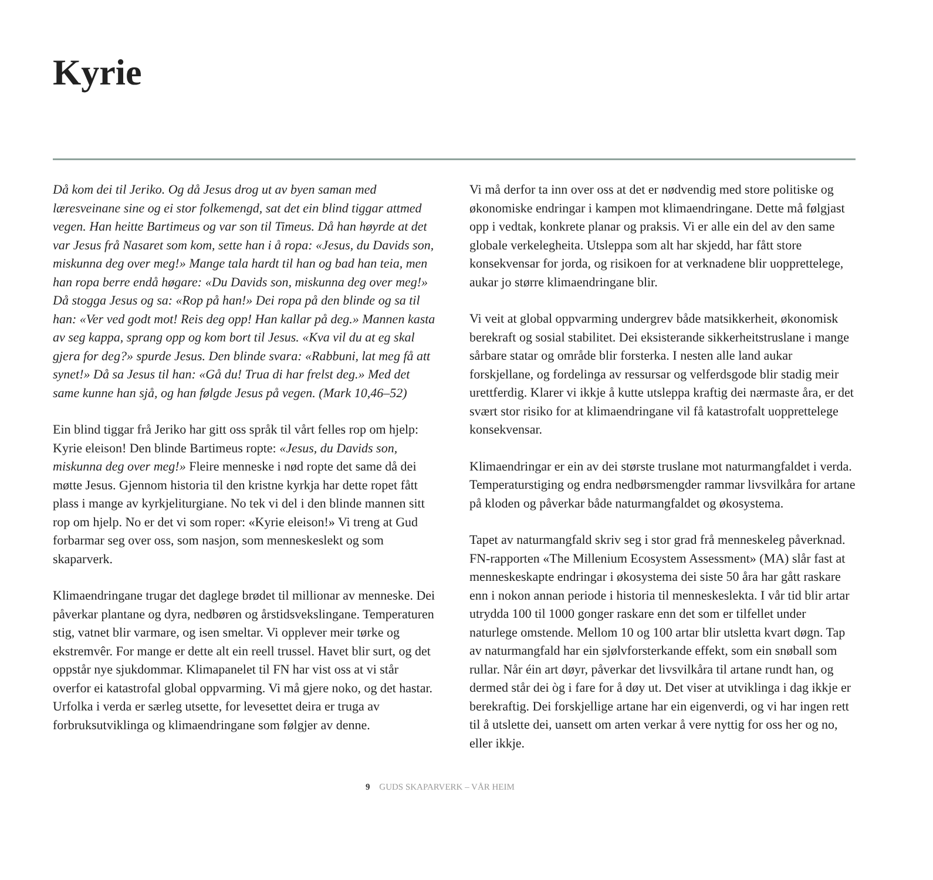Kyrie
Då kom dei til Jeriko. Og då Jesus drog ut av byen saman med læresveinane sine og ei stor folkemengd, sat det ein blind tiggar attmed vegen. Han heitte Bartimeus og var son til Timeus. Då han høyrde at det var Jesus frå Nasaret som kom, sette han i å ropa: «Jesus, du Davids son, miskunna deg over meg!» Mange tala hardt til han og bad han teia, men han ropa berre endå høgare: «Du Davids son, miskunna deg over meg!» Då stogga Jesus og sa: «Rop på han!» Dei ropa på den blinde og sa til han: «Ver ved godt mot! Reis deg opp! Han kallar på deg.» Mannen kasta av seg kappa, sprang opp og kom bort til Jesus. «Kva vil du at eg skal gjera for deg?» spurde Jesus. Den blinde svara: «Rabbuni, lat meg få att synet!» Då sa Jesus til han: «Gå du! Trua di har frelst deg.» Med det same kunne han sjå, og han følgde Jesus på vegen. (Mark 10,46–52)
Ein blind tiggar frå Jeriko har gitt oss språk til vårt felles rop om hjelp: Kyrie eleison! Den blinde Bartimeus ropte: «Jesus, du Davids son, miskunna deg over meg!» Fleire menneske i nød ropte det same då dei møtte Jesus. Gjennom historia til den kristne kyrkja har dette ropet fått plass i mange av kyrkjeliturgiane. No tek vi del i den blinde mannen sitt rop om hjelp. No er det vi som roper: «Kyrie eleison!» Vi treng at Gud forbarmar seg over oss, som nasjon, som menneskeslekt og som skaparverk.
Klimaendringane trugar det daglege brødet til millionar av menneske. Dei påverkar plantane og dyra, nedbøren og årstidsvekslingane. Temperaturen stig, vatnet blir varmare, og isen smeltar. Vi opplever meir tørke og ekstremvêr. For mange er dette alt ein reell trussel. Havet blir surt, og det oppstår nye sjukdommar. Klimapanelet til FN har vist oss at vi står overfor ei katastrofal global oppvarming. Vi må gjere noko, og det hastar. Urfolka i verda er særleg utsette, for levesettet deira er truga av forbruksutviklinga og klimaendringane som følgjer av denne.
Vi må derfor ta inn over oss at det er nødvendig med store politiske og økonomiske endringar i kampen mot klimaendringane. Dette må følgjast opp i vedtak, konkrete planar og praksis. Vi er alle ein del av den same globale verkelegheita. Utsleppa som alt har skjedd, har fått store konsekvensar for jorda, og risikoen for at verknadene blir uopprettelege, aukar jo større klimaendringane blir.
Vi veit at global oppvarming undergrev både matsikkerheit, økonomisk berekraft og sosial stabilitet. Dei eksisterande sikkerheitstruslane i mange sårbare statar og område blir forsterka. I nesten alle land aukar forskjellane, og fordelinga av ressursar og velferdsgode blir stadig meir urettferdig. Klarer vi ikkje å kutte utsleppa kraftig dei nærmaste åra, er det svært stor risiko for at klimaendringane vil få katastrofalt uopprettelege konsekvensar.
Klimaendringar er ein av dei største truslane mot naturmangfaldet i verda. Temperaturstiging og endra nedbørsmengder rammar livsvilkåra for artane på kloden og påverkar både naturmangfaldet og økosystema.
Tapet av naturmangfald skriv seg i stor grad frå menneskeleg påverknad. FN-rapporten «The Millenium Ecosystem Assessment» (MA) slår fast at menneskeskapte endringar i økosystema dei siste 50 åra har gått raskare enn i nokon annan periode i historia til menneskeslekta. I vår tid blir artar utrydda 100 til 1000 gonger raskare enn det som er tilfellet under naturlege omstende. Mellom 10 og 100 artar blir utsletta kvart døgn. Tap av naturmangfald har ein sjølvforsterkande effekt, som ein snøball som rullar. Når éin art døyr, påverkar det livsvilkåra til artane rundt han, og dermed står dei òg i fare for å døy ut. Det viser at utviklinga i dag ikkje er berekraftig. Dei forskjellige artane har ein eigenverdi, og vi har ingen rett til å utslette dei, uansett om arten verkar å vere nyttig for oss her og no, eller ikkje.
9 GUDS SKAPARVERK – VÅR HEIM